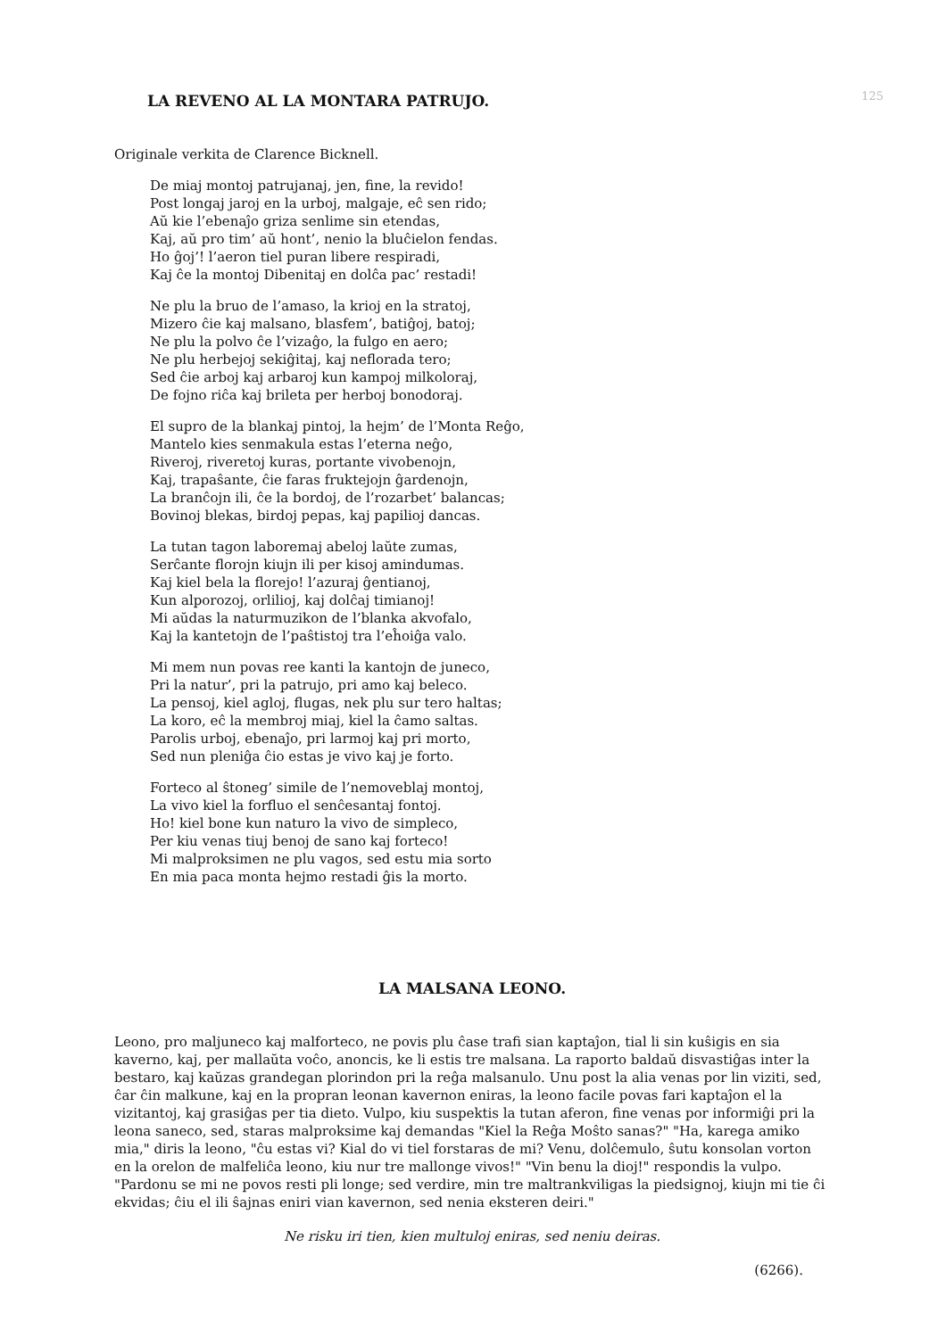125
LA REVENO AL LA MONTARA PATRUJO.
Originale verkita de Clarence Bicknell.
De miaj montoj patrujanaj, jen, fine, la revido!
Post longaj jaroj en la urboj, malgaje, eĉ sen rido;
Aŭ kie l’ebenaĵo griza senlime sin etendas,
Kaj, aŭ pro tim’ aŭ hont’, nenio la bluĉielon fendas.
Ho ĝoj’! l’aeron tiel puran libere respiradi,
Kaj ĉe la montoj Dibenitaj en dolĉa pac’ restadi!
Ne plu la bruo de l’amaso, la krioj en la stratoj,
Mizero ĉie kaj malsano, blasfem’, batiĝoj, batoj;
Ne plu la polvo ĉe l’vizaĝo, la fulgo en aero;
Ne plu herbejoj sekiĝitaj, kaj neflorada tero;
Sed ĉie arboj kaj arbaroj kun kampoj milkoloraj,
De fojno riĉa kaj brileta per herboj bonodoraj.
El supro de la blankaj pintoj, la hejm’ de l’Monta Reĝo,
Mantelo kies senmakula estas l’eterna neĝo,
Riveroj, riveretoj kuras, portante vivobenojn,
Kaj, trapaŝante, ĉie faras fruktejojn ĝardenojn,
La branĉojn ili, ĉe la bordoj, de l’rozarbet’ balancas;
Bovinoj blekas, birdoj pepas, kaj papilioj dancas.
La tutan tagon laboremaj abeloj laŭte zumas,
Serĉante florojn kiujn ili per kisoj amindumas.
Kaj kiel bela la florejo! l’azuraj ĝentianoj,
Kun alporozoj, orlilioj, kaj dolĉaj timianoj!
Mi aŭdas la naturmuzikon de l’blanka akvofalo,
Kaj la kantetojn de l’paŝtistoj tra l’eĥoiĝa valo.
Mi mem nun povas ree kanti la kantojn de juneco,
Pri la natur’, pri la patrujo, pri amo kaj beleco.
La pensoj, kiel agloj, flugas, nek plu sur tero haltas;
La koro, eĉ la membroj miaj, kiel la ĉamo saltas.
Parolis urboj, ebenaĵo, pri larmoj kaj pri morto,
Sed nun pleniĝa ĉio estas je vivo kaj je forto.
Forteco al ŝtoneg’ simile de l’nemoveblaj montoj,
La vivo kiel la forfluo el senĉesantaj fontoj.
Ho! kiel bone kun naturo la vivo de simpleco,
Per kiu venas tiuj benoj de sano kaj forteco!
Mi malproksimen ne plu vagos, sed estu mia sorto
En mia paca monta hejmo restadi ĝis la morto.
LA MALSANA LEONO.
Leono, pro maljuneco kaj malforteco, ne povis plu ĉase trafi sian kaptaĵon, tial li sin kuŝigis en sia kaverno, kaj, per mallaŭta voĉo, anoncis, ke li estis tre malsana. La raporto baldaŭ disvastiĝas inter la bestaro, kaj kaŭzas grandegan plorindon pri la reĝa malsanulo. Unu post la alia venas por lin viziti, sed, ĉar ĉin malkune, kaj en la propran leonan kavernon eniras, la leono facile povas fari kaptaĵon el la vizitantoj, kaj grasiĝas per tia dieto. Vulpo, kiu suspektis la tutan aferon, fine venas por informiĝi pri la leona saneco, sed, staras malproksime kaj demandas "Kiel la Reĝa Moŝto sanas?" "Ha, karega amiko mia," diris la leono, "ĉu estas vi? Kial do vi tiel forstaras de mi? Venu, dolĉemulo, ŝutu konsolan vorton en la orelon de malfeliĉa leono, kiu nur tre mallonge vivos!" "Vin benu la dioj!" respondis la vulpo. "Pardonu se mi ne povos resti pli longe; sed verdire, min tre maltrankviligas la piedsignoj, kiujn mi tie ĉi ekvidas; ĉiu el ili ŝajnas eniri vian kavernon, sed nenia eksteren deiri."
Ne risku iri tien, kien multuloj eniras, sed neniu deiras.
(6266).